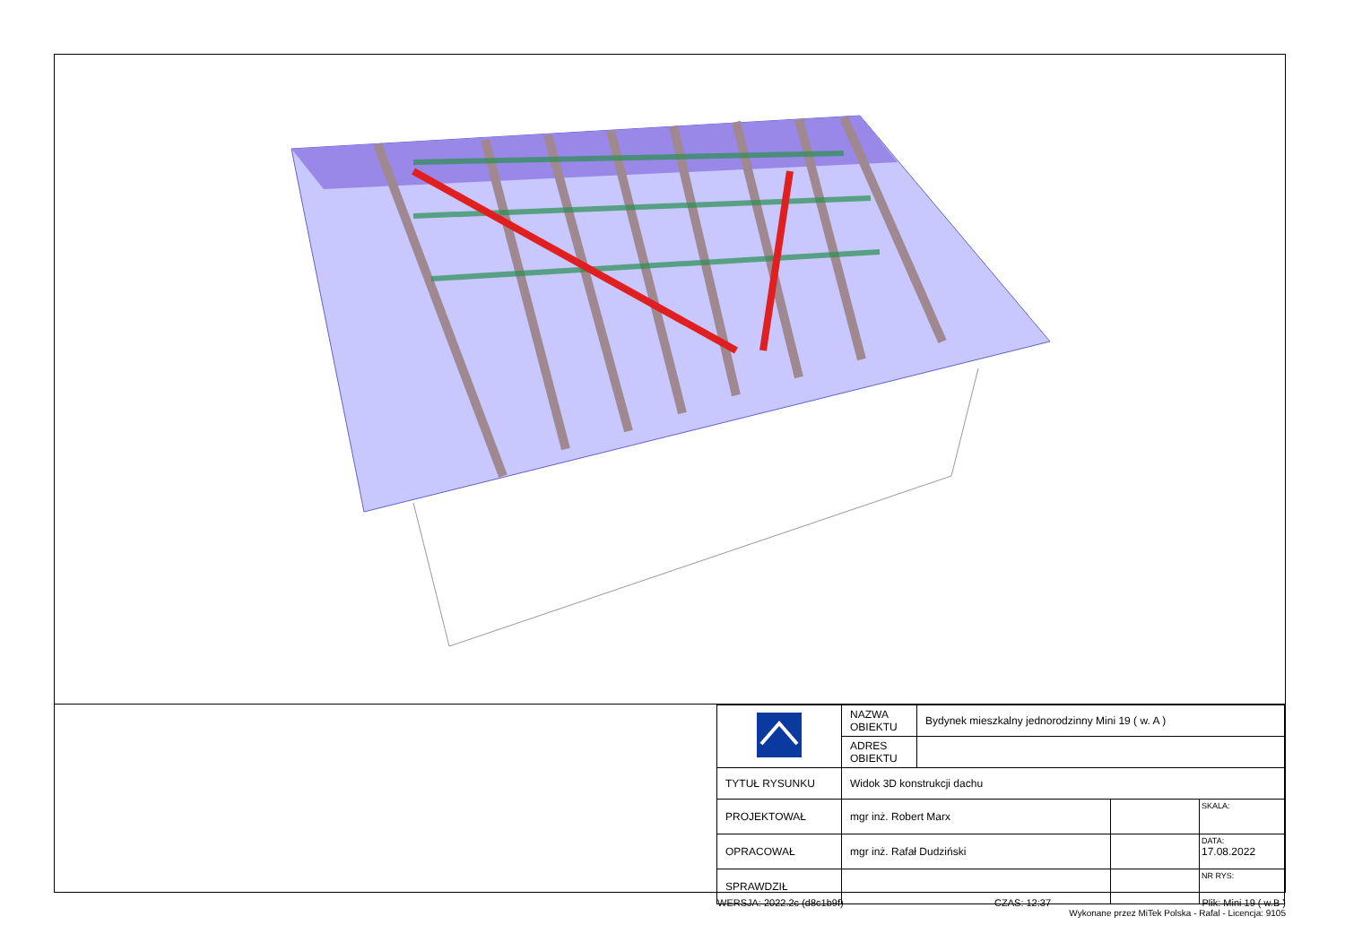| | NAZWA OBIEKTU | Bydynek mieszkalny jednorodzinny Mini 19 ( w. A ) | | |
| | ADRES OBIEKTU | | | |
| TYTUŁ RYSUNKU | Widok 3D konstrukcji dachu | | | |
| PROJEKTOWAŁ | mgr inż. Robert Marx | | | SKALA: |
| OPRACOWAŁ | mgr inż. Rafał Dudziński | | | DATA: 17.08.2022 |
| SPRAWDZIŁ | | | | NR RYS: |
WERSJA: 2022.2c (d8c1b9f) CZAS: 12:37 Plik: Mini 19 ( w.B )
Wykonane przez MiTek Polska - Rafal - Licencja: 9105